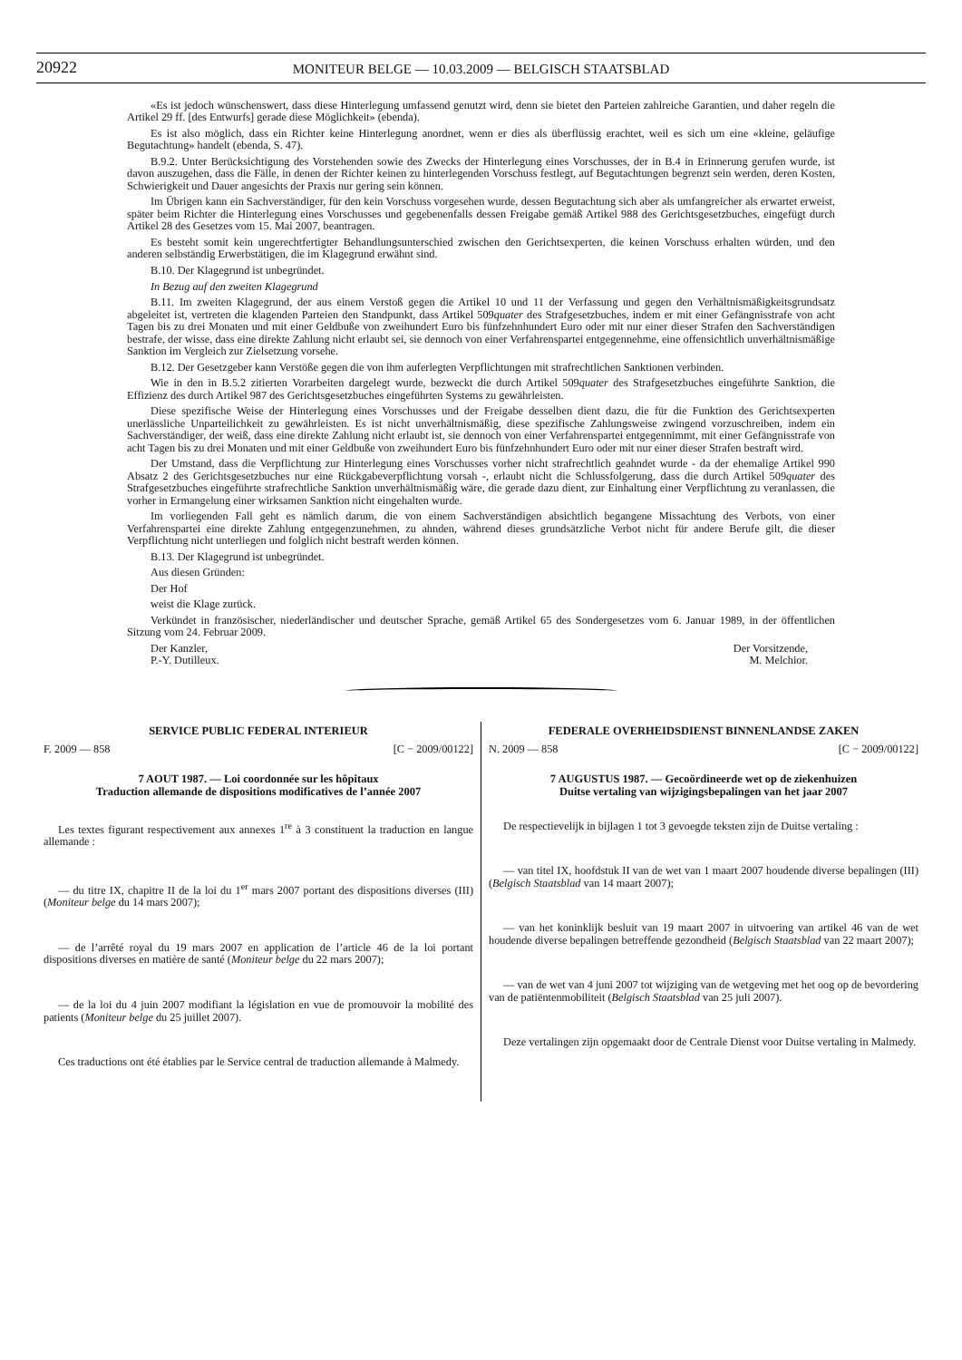20922 MONITEUR BELGE — 10.03.2009 — BELGISCH STAATSBLAD
«Es ist jedoch wünschenswert, dass diese Hinterlegung umfassend genutzt wird, denn sie bietet den Parteien zahlreiche Garantien, und daher regeln die Artikel 29 ff. [des Entwurfs] gerade diese Möglichkeit» (ebenda).
Es ist also möglich, dass ein Richter keine Hinterlegung anordnet, wenn er dies als überflüssig erachtet, weil es sich um eine «kleine, geläufige Begutachtung» handelt (ebenda, S. 47).
B.9.2. Unter Berücksichtigung des Vorstehenden sowie des Zwecks der Hinterlegung eines Vorschusses, der in B.4 in Erinnerung gerufen wurde, ist davon auszugehen, dass die Fälle, in denen der Richter keinen zu hinterlegenden Vorschuss festlegt, auf Begutachtungen begrenzt sein werden, deren Kosten, Schwierigkeit und Dauer angesichts der Praxis nur gering sein können.
Im Übrigen kann ein Sachverständiger, für den kein Vorschuss vorgesehen wurde, dessen Begutachtung sich aber als umfangreicher als erwartet erweist, später beim Richter die Hinterlegung eines Vorschusses und gegebenenfalls dessen Freigabe gemäß Artikel 988 des Gerichtsgesetzbuches, eingefügt durch Artikel 28 des Gesetzes vom 15. Mai 2007, beantragen.
Es besteht somit kein ungerechtfertigter Behandlungsunterschied zwischen den Gerichtsexperten, die keinen Vorschuss erhalten würden, und den anderen selbständig Erwerbstätigen, die im Klagegrund erwähnt sind.
B.10. Der Klagegrund ist unbegründet.
In Bezug auf den zweiten Klagegrund
B.11. Im zweiten Klagegrund, der aus einem Verstoß gegen die Artikel 10 und 11 der Verfassung und gegen den Verhältnismäßigkeitsgrundsatz abgeleitet ist, vertreten die klagenden Parteien den Standpunkt, dass Artikel 509quater des Strafgesetzbuches, indem er mit einer Gefängnisstrafe von acht Tagen bis zu drei Monaten und mit einer Geldbuße von zweihundert Euro bis fünfzehnhundert Euro oder mit nur einer dieser Strafen den Sachverständigen bestrafe, der wisse, dass eine direkte Zahlung nicht erlaubt sei, sie dennoch von einer Verfahrenspartei entgegennehme, eine offensichtlich unverhältnismäßige Sanktion im Vergleich zur Zielsetzung vorsehe.
B.12. Der Gesetzgeber kann Verstöße gegen die von ihm auferlegten Verpflichtungen mit strafrechtlichen Sanktionen verbinden.
Wie in den in B.5.2 zitierten Vorarbeiten dargelegt wurde, bezweckt die durch Artikel 509quater des Strafgesetzbuches eingeführte Sanktion, die Effizienz des durch Artikel 987 des Gerichtsgesetzbuches eingeführten Systems zu gewährleisten.
Diese spezifische Weise der Hinterlegung eines Vorschusses und der Freigabe desselben dient dazu, die für die Funktion des Gerichtsexperten unerlässliche Unparteilichkeit zu gewährleisten. Es ist nicht unverhältnismäßig, diese spezifische Zahlungsweise zwingend vorzuschreiben, indem ein Sachverständiger, der weiß, dass eine direkte Zahlung nicht erlaubt ist, sie dennoch von einer Verfahrenspartei entgegennimmt, mit einer Gefängnisstrafe von acht Tagen bis zu drei Monaten und mit einer Geldbuße von zweihundert Euro bis fünfzehnhundert Euro oder mit nur einer dieser Strafen bestraft wird.
Der Umstand, dass die Verpflichtung zur Hinterlegung eines Vorschusses vorher nicht strafrechtlich geahndet wurde - da der ehemalige Artikel 990 Absatz 2 des Gerichtsgesetzbuches nur eine Rückgabeverpflichtung vorsah -, erlaubt nicht die Schlussfolgerung, dass die durch Artikel 509quater des Strafgesetzbuches eingeführte strafrechtliche Sanktion unverhältnismäßig wäre, die gerade dazu dient, zur Einhaltung einer Verpflichtung zu veranlassen, die vorher in Ermangelung einer wirksamen Sanktion nicht eingehalten wurde.
Im vorliegenden Fall geht es nämlich darum, die von einem Sachverständigen absichtlich begangene Missachtung des Verbots, von einer Verfahrenspartei eine direkte Zahlung entgegenzunehmen, zu ahnden, während dieses grundsätzliche Verbot nicht für andere Berufe gilt, die dieser Verpflichtung nicht unterliegen und folglich nicht bestraft werden können.
B.13. Der Klagegrund ist unbegründet.
Aus diesen Gründen:
Der Hof
weist die Klage zurück.
Verkündet in französischer, niederländischer und deutscher Sprache, gemäß Artikel 65 des Sondergesetzes vom 6. Januar 1989, in der öffentlichen Sitzung vom 24. Februar 2009.
Der Kanzler,
P.-Y. Dutilleux. Der Vorsitzende,
M. Melchior.
SERVICE PUBLIC FEDERAL INTERIEUR
F. 2009 — 858 [C − 2009/00122]
7 AOUT 1987. — Loi coordonnée sur les hôpitaux
Traduction allemande de dispositions modificatives de l’année 2007
Les textes figurant respectivement aux annexes 1<sup>re</sup> à 3 constituent la traduction en langue allemande :
— du titre IX, chapitre II de la loi du 1<sup>er</sup> mars 2007 portant des dispositions diverses (III) (Moniteur belge du 14 mars 2007);
— de l’arrêté royal du 19 mars 2007 en application de l’article 46 de la loi portant dispositions diverses en matière de santé (Moniteur belge du 22 mars 2007);
— de la loi du 4 juin 2007 modifiant la législation en vue de promouvoir la mobilité des patients (Moniteur belge du 25 juillet 2007).
Ces traductions ont été établies par le Service central de traduction allemande à Malmedy.
FEDERALE OVERHEIDSDIENST BINNENLANDSE ZAKEN
N. 2009 — 858 [C − 2009/00122]
7 AUGUSTUS 1987. — Gecoördineerde wet op de ziekenhuizen
Duitse vertaling van wijzigingsbepalingen van het jaar 2007
De respectievelijk in bijlagen 1 tot 3 gevoegde teksten zijn de Duitse vertaling :
— van titel IX, hoofdstuk II van de wet van 1 maart 2007 houdende diverse bepalingen (III) (Belgisch Staatsblad van 14 maart 2007);
— van het koninklijk besluit van 19 maart 2007 in uitvoering van artikel 46 van de wet houdende diverse bepalingen betreffende gezondheid (Belgisch Staatsblad van 22 maart 2007);
— van de wet van 4 juni 2007 tot wijziging van de wetgeving met het oog op de bevordering van de patiëntenmobiliteit (Belgisch Staatsblad van 25 juli 2007).
Deze vertalingen zijn opgemaakt door de Centrale Dienst voor Duitse vertaling in Malmedy.